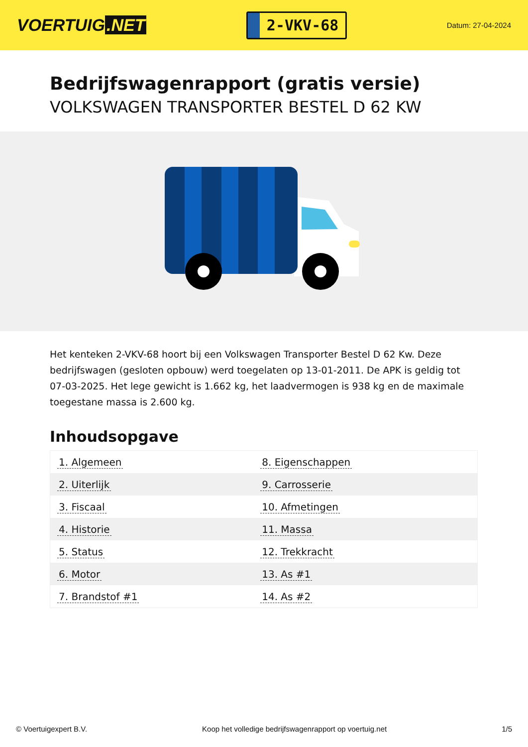VOERTUIG.NET
2-VKV-68
Datum: 27-04-2024
Bedrijfswagenrapport (gratis versie)
VOLKSWAGEN TRANSPORTER BESTEL D 62 KW
Het kenteken 2-VKV-68 hoort bij een Volkswagen Transporter Bestel D 62 Kw. Deze bedrijfswagen (gesloten opbouw) werd toegelaten op 13-01-2011. De APK is geldig tot 07-03-2025. Het lege gewicht is 1.662 kg, het laadvermogen is 938 kg en de maximale toegestane massa is 2.600 kg.
Inhoudsopgave
| 1. Algemeen | 8. Eigenschappen |
| 2. Uiterlijk | 9. Carrosserie |
| 3. Fiscaal | 10. Afmetingen |
| 4. Historie | 11. Massa |
| 5. Status | 12. Trekkracht |
| 6. Motor | 13. As #1 |
| 7. Brandstof #1 | 14. As #2 |
© Voertuigexpert B.V. Koop het volledige bedrijfswagenrapport op voertuig.net 1/5